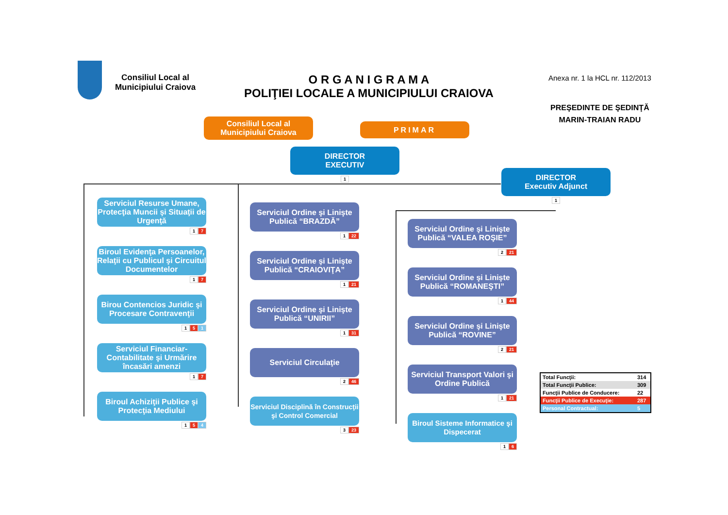Consiliul Local al Municipiului Craiova
O R G A N I G R A M A
POLIŢIEI LOCALE A MUNICIPIULUI CRAIOVA
Anexa nr. 1 la HCL nr. 112/2013
PREŞEDINTE DE ŞEDINŢĂ
MARIN-TRAIAN RADU
Consiliul Local al
Municipiului Craiova
PRIMAR
DIRECTOR
EXECUTIV
1
DIRECTOR
Executiv Adjunct
1
Serviciul Resurse Umane, Protecţia Muncii şi Situaţii de Urgenţă
1 7
Biroul Evidenţa Persoanelor, Relaţii cu Publicul şi Circuitul Documentelor
1 7
Birou Contencios Juridic şi Procesare Contravenţii
1 5 1
Serviciul Financiar-Contabilitate şi Urmărire încasări amenzi
1 7
Biroul Achiziţii Publice şi Protecţia Mediului
1 5 4
Serviciul Ordine şi Linişte Publică “BRAZDĂ”
1 22
Serviciul Ordine şi Linişte Publică “CRAIOVIŢA”
1 21
Serviciul Ordine şi Linişte Publică “UNIRII”
1 31
Serviciul Circulaţie
2 46
Serviciul Disciplină în Construcţii şi Control Comercial
3 23
Serviciul Ordine şi Linişte Publică “VALEA ROŞIE”
2 21
Serviciul Ordine şi Linişte Publică “ROMANEŞTI”
1 44
Serviciul Ordine şi Linişte Publică “ROVINE”
2 21
Serviciul Transport Valori şi Ordine Publică
1 21
Biroul Sisteme Informatice şi Dispecerat
1 6
| Total Funcţii: | 314 |
| Total Funcţii Publice: | 309 |
| Funcţii Publice de Conducere: | 22 |
| Funcţii Publice de Execuţie: | 287 |
| Personal Contractual: | 5 |